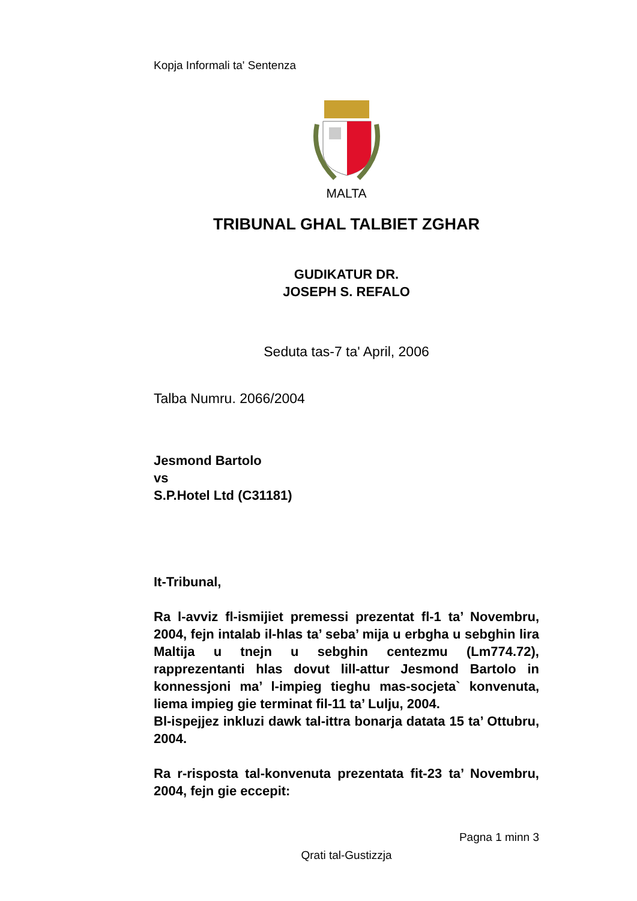Kopja Informali ta' Sentenza
MALTA
TRIBUNAL GHAL TALBIET ZGHAR
GUDIKATUR DR.
JOSEPH S. REFALO
Seduta tas-7 ta' April, 2006
Talba Numru. 2066/2004
Jesmond Bartolo
vs
S.P.Hotel Ltd (C31181)
It-Tribunal,
Ra l-avviz fl-ismijiet premessi prezentat fl-1 ta’ Novembru, 2004, fejn intalab il-hlas ta’ seba’ mija u erbgha u sebghin lira Maltija u tnejn u sebghin centezmu (Lm774.72), rapprezentanti hlas dovut lill-attur Jesmond Bartolo in konnessjoni ma’ l-impieg tieghu mas-socjeta` konvenuta, liema impieg gie terminat fil-11 ta’ Lulju, 2004.
Bl-ispejjez inkluzi dawk tal-ittra bonarja datata 15 ta’ Ottubru, 2004.
Ra r-risposta tal-konvenuta prezentata fit-23 ta’ Novembru, 2004, fejn gie eccepit:
Pagna 1 minn 3
Qrati tal-Gustizzja